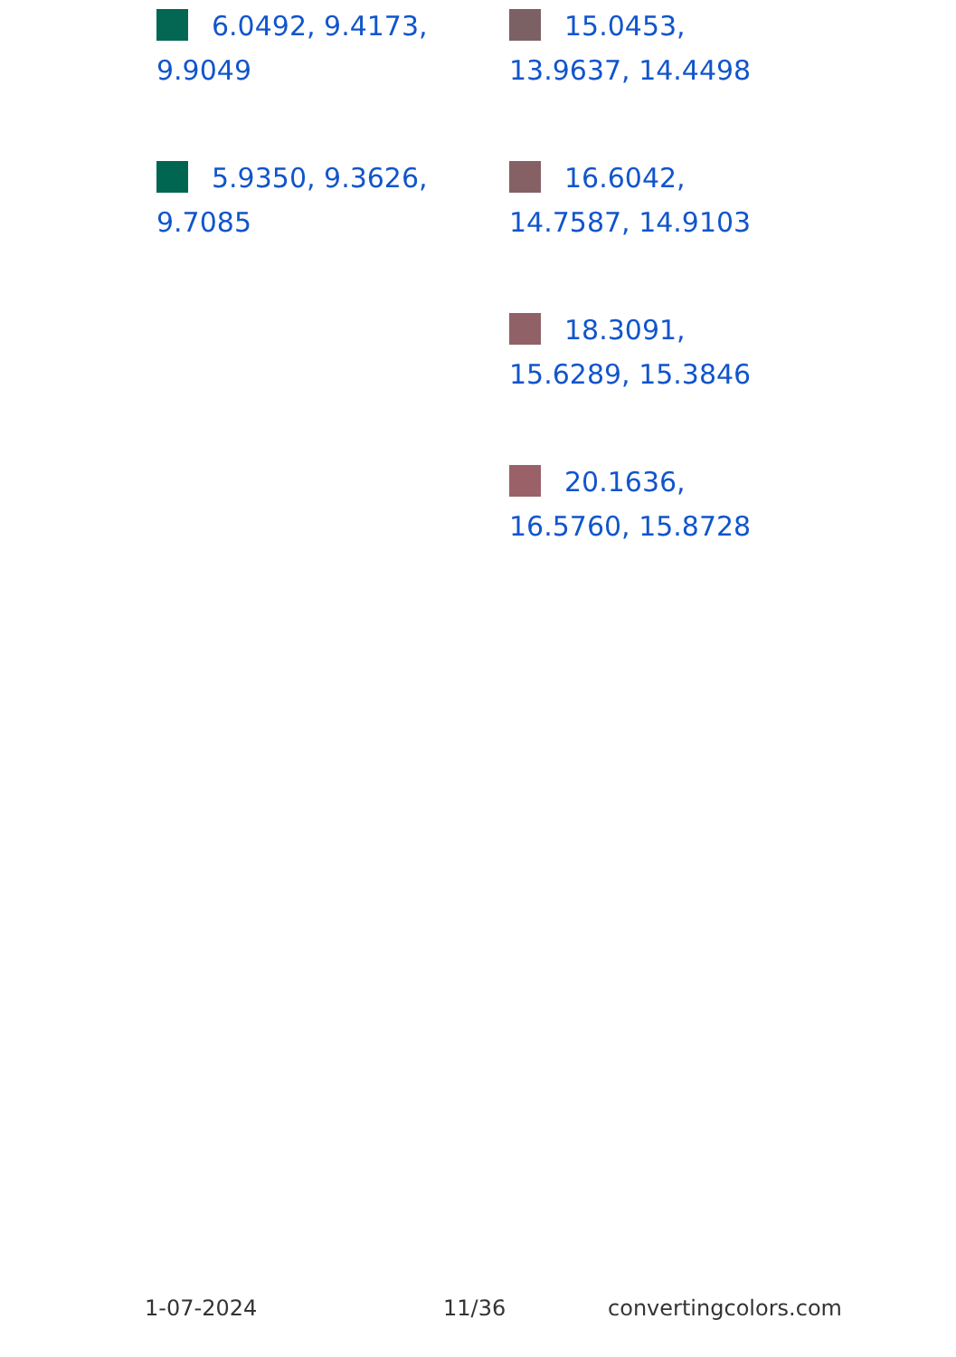6.0492, 9.4173, 9.9049
5.9350, 9.3626, 9.7085
15.0453, 13.9637, 14.4498
16.6042, 14.7587, 14.9103
18.3091, 15.6289, 15.3846
20.1636, 16.5760, 15.8728
1-07-2024 11/36 convertingcolors.com